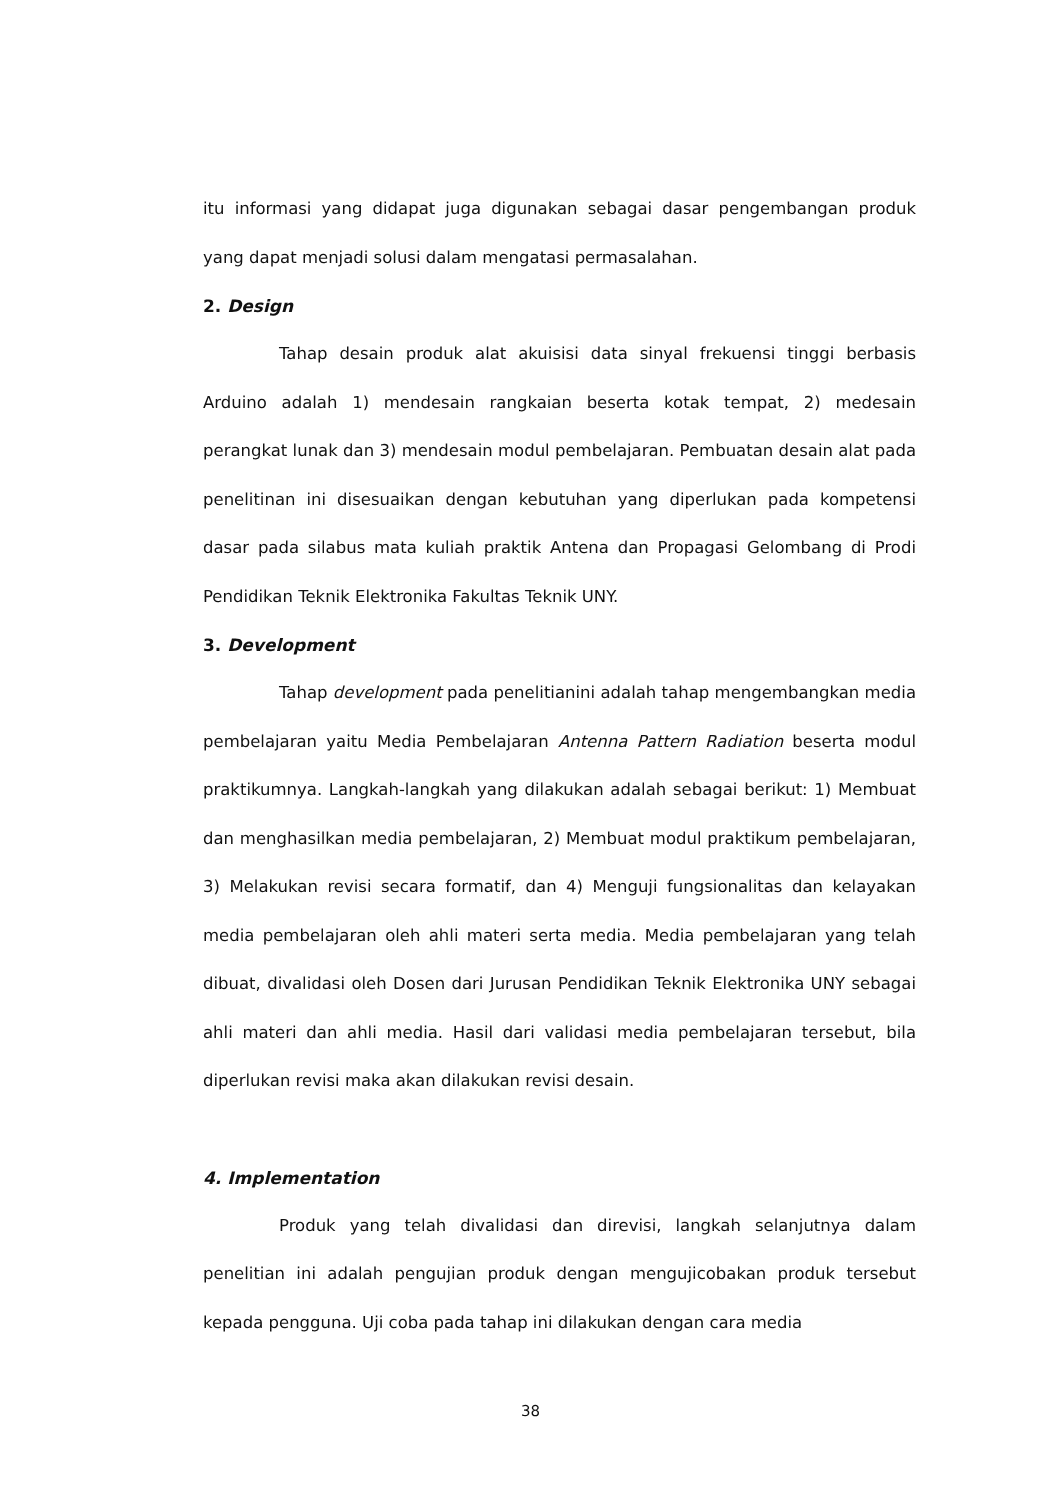itu informasi yang didapat juga digunakan sebagai dasar pengembangan produk yang dapat menjadi solusi dalam mengatasi permasalahan.
2. Design
Tahap desain produk alat akuisisi data sinyal frekuensi tinggi berbasis Arduino adalah 1) mendesain rangkaian beserta kotak tempat, 2) medesain perangkat lunak dan 3) mendesain modul pembelajaran. Pembuatan desain alat pada penelitinan ini disesuaikan dengan kebutuhan yang diperlukan pada kompetensi dasar pada silabus mata kuliah praktik Antena dan Propagasi Gelombang di Prodi Pendidikan Teknik Elektronika Fakultas Teknik UNY.
3. Development
Tahap development pada penelitianini adalah tahap mengembangkan media pembelajaran yaitu Media Pembelajaran Antenna Pattern Radiation beserta modul praktikumnya. Langkah-langkah yang dilakukan adalah sebagai berikut: 1) Membuat dan menghasilkan media pembelajaran, 2) Membuat modul praktikum pembelajaran, 3) Melakukan revisi secara formatif, dan 4) Menguji fungsionalitas dan kelayakan media pembelajaran oleh ahli materi serta media. Media pembelajaran yang telah dibuat, divalidasi oleh Dosen dari Jurusan Pendidikan Teknik Elektronika UNY sebagai ahli materi dan ahli media. Hasil dari validasi media pembelajaran tersebut, bila diperlukan revisi maka akan dilakukan revisi desain.
4. Implementation
Produk yang telah divalidasi dan direvisi, langkah selanjutnya dalam penelitian ini adalah pengujian produk dengan mengujicobakan produk tersebut kepada pengguna. Uji coba pada tahap ini dilakukan dengan cara media
38